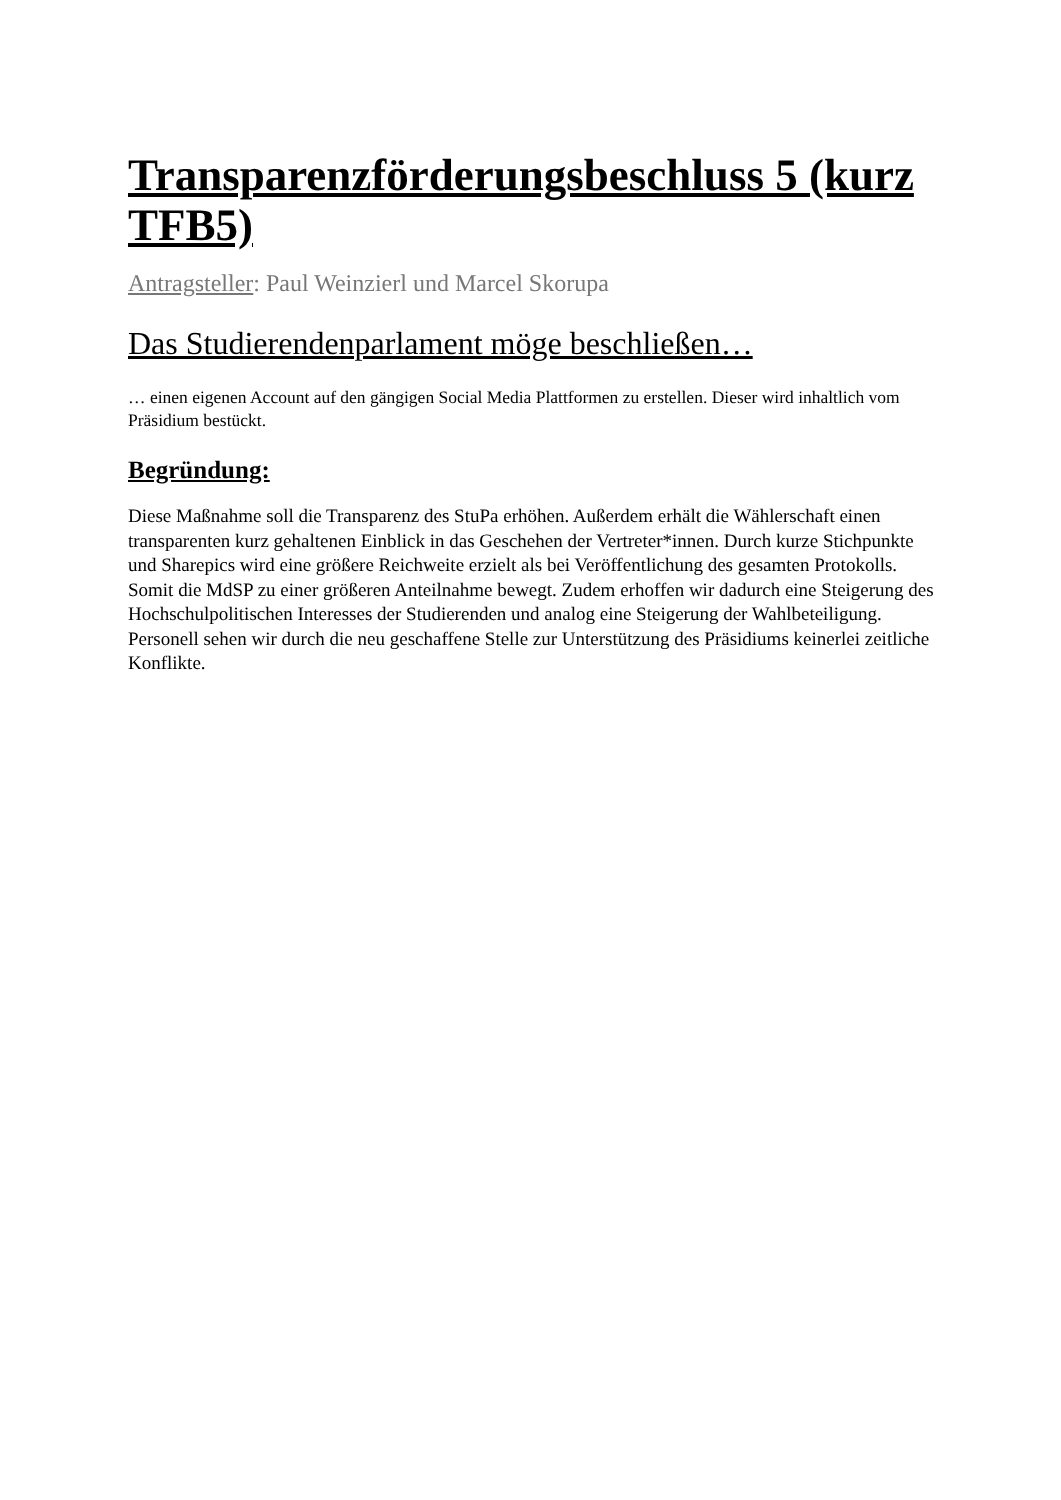Transparenzförderungsbeschluss 5 (kurz TFB5)
Antragsteller: Paul Weinzierl und Marcel Skorupa
Das Studierendenparlament möge beschließen…
… einen eigenen Account auf den gängigen Social Media Plattformen zu erstellen. Dieser wird inhaltlich vom Präsidium bestückt.
Begründung:
Diese Maßnahme soll die Transparenz des StuPa erhöhen. Außerdem erhält die Wählerschaft einen transparenten kurz gehaltenen Einblick in das Geschehen der Vertreter*innen. Durch kurze Stichpunkte und Sharepics wird eine größere Reichweite erzielt als bei Veröffentlichung des gesamten Protokolls. Somit die MdSP zu einer größeren Anteilnahme bewegt. Zudem erhoffen wir dadurch eine Steigerung des Hochschulpolitischen Interesses der Studierenden und analog eine Steigerung der Wahlbeteiligung. Personell sehen wir durch die neu geschaffene Stelle zur Unterstützung des Präsidiums keinerlei zeitliche Konflikte.